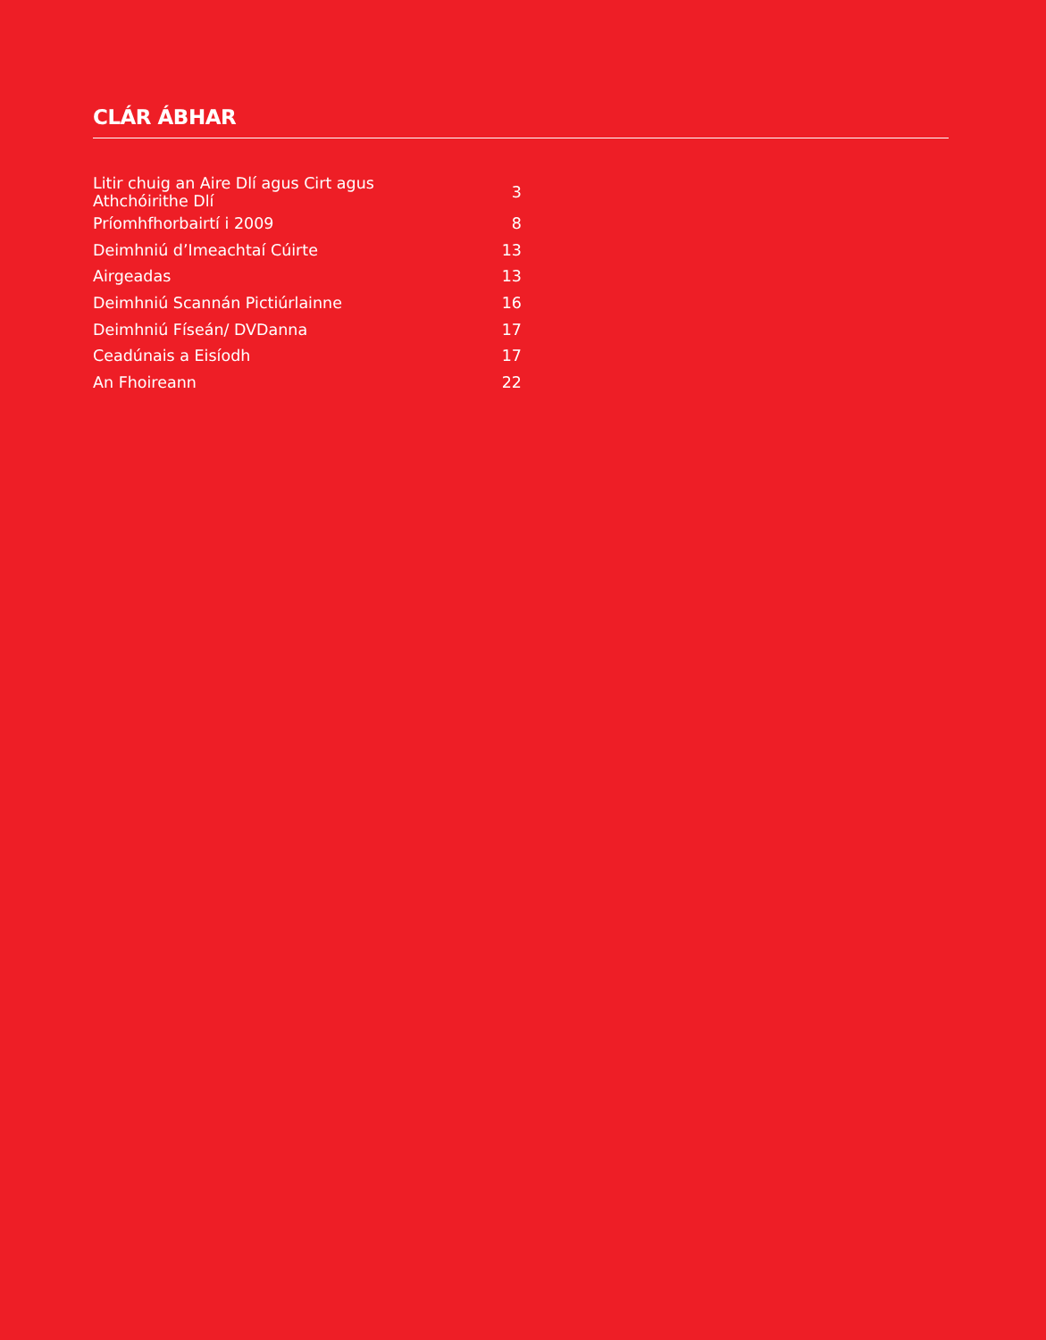CLÁR ÁBHAR
| Litir chuig an Aire Dlí agus Cirt agus Athchóirithe Dlí | 3 |
| Príomhfhorbairtí i 2009 | 8 |
| Deimhniú d’Imeachtaí Cúirte | 13 |
| Airgeadas | 13 |
| Deimhniú Scannán Pictiúrlainne | 16 |
| Deimhniú Físeán/ DVDanna | 17 |
| Ceadúnais a Eisíodh | 17 |
| An Fhoireann | 22 |